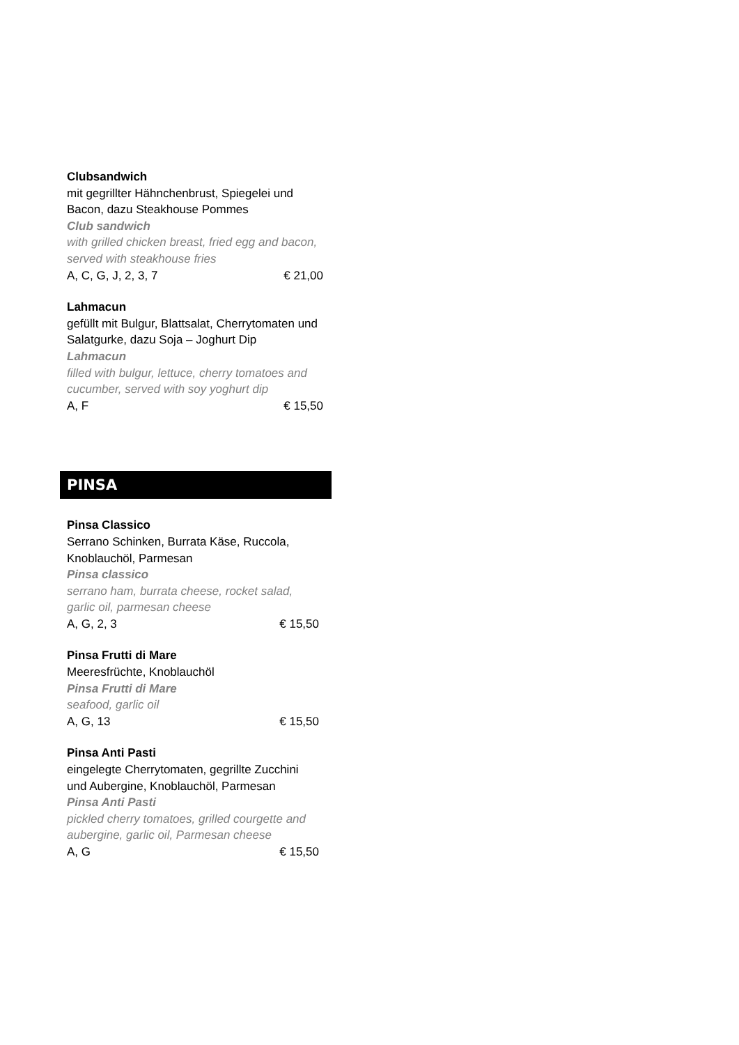Clubsandwich
mit gegrillter Hähnchenbrust, Spiegelei und Bacon, dazu Steakhouse Pommes
Club sandwich
with grilled chicken breast, fried egg and bacon, served with steakhouse fries
A, C, G, J, 2, 3, 7 € 21,00
Lahmacun
gefüllt mit Bulgur, Blattsalat, Cherrytomaten und Salatgurke, dazu Soja – Joghurt Dip
Lahmacun
filled with bulgur, lettuce, cherry tomatoes and cucumber, served with soy yoghurt dip
A, F € 15,50
PINSA
Pinsa Classico
Serrano Schinken, Burrata Käse, Ruccola, Knoblauchöl, Parmesan
Pinsa classico
serrano ham, burrata cheese, rocket salad, garlic oil, parmesan cheese
A, G, 2, 3 € 15,50
Pinsa Frutti di Mare
Meeresfrüchte, Knoblauchöl
Pinsa Frutti di Mare
seafood, garlic oil
A, G, 13 € 15,50
Pinsa Anti Pasti
eingelegte Cherrytomaten, gegrillte Zucchini und Aubergine, Knoblauchöl, Parmesan
Pinsa Anti Pasti
pickled cherry tomatoes, grilled courgette and aubergine, garlic oil, Parmesan cheese
A, G € 15,50